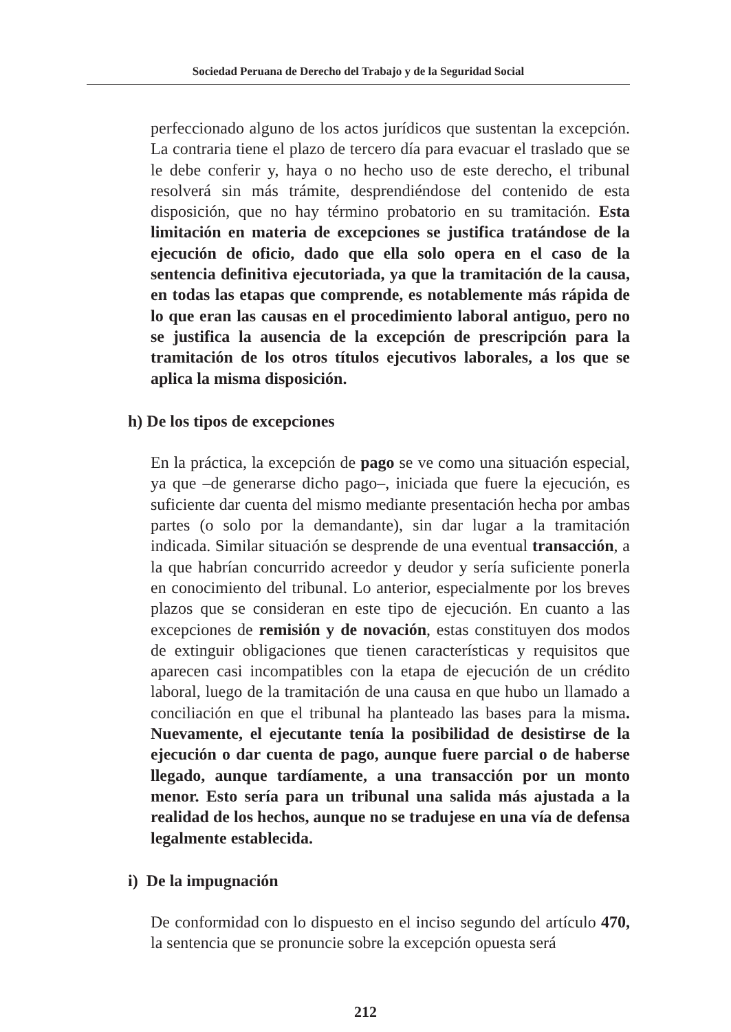Sociedad Peruana de Derecho del Trabajo y de la Seguridad Social
perfeccionado alguno de los actos jurídicos que sustentan la excepción. La contraria tiene el plazo de tercero día para evacuar el traslado que se le debe conferir y, haya o no hecho uso de este derecho, el tribunal resolverá sin más trámite, desprendiéndose del contenido de esta disposición, que no hay término probatorio en su tramitación. Esta limitación en materia de excepciones se justifica tratándose de la ejecución de oficio, dado que ella solo opera en el caso de la sentencia definitiva ejecutoriada, ya que la tramitación de la causa, en todas las etapas que comprende, es notablemente más rápida de lo que eran las causas en el procedimiento laboral antiguo, pero no se justifica la ausencia de la excepción de prescripción para la tramitación de los otros títulos ejecutivos laborales, a los que se aplica la misma disposición.
h) De los tipos de excepciones
En la práctica, la excepción de pago se ve como una situación especial, ya que –de generarse dicho pago–, iniciada que fuere la ejecución, es suficiente dar cuenta del mismo mediante presentación hecha por ambas partes (o solo por la demandante), sin dar lugar a la tramitación indicada. Similar situación se desprende de una eventual transacción, a la que habrían concurrido acreedor y deudor y sería suficiente ponerla en conocimiento del tribunal. Lo anterior, especialmente por los breves plazos que se consideran en este tipo de ejecución. En cuanto a las excepciones de remisión y de novación, estas constituyen dos modos de extinguir obligaciones que tienen características y requisitos que aparecen casi incompatibles con la etapa de ejecución de un crédito laboral, luego de la tramitación de una causa en que hubo un llamado a conciliación en que el tribunal ha planteado las bases para la misma. Nuevamente, el ejecutante tenía la posibilidad de desistirse de la ejecución o dar cuenta de pago, aunque fuere parcial o de haberse llegado, aunque tardíamente, a una transacción por un monto menor. Esto sería para un tribunal una salida más ajustada a la realidad de los hechos, aunque no se tradujese en una vía de defensa legalmente establecida.
i) De la impugnación
De conformidad con lo dispuesto en el inciso segundo del artículo 470, la sentencia que se pronuncie sobre la excepción opuesta será
212